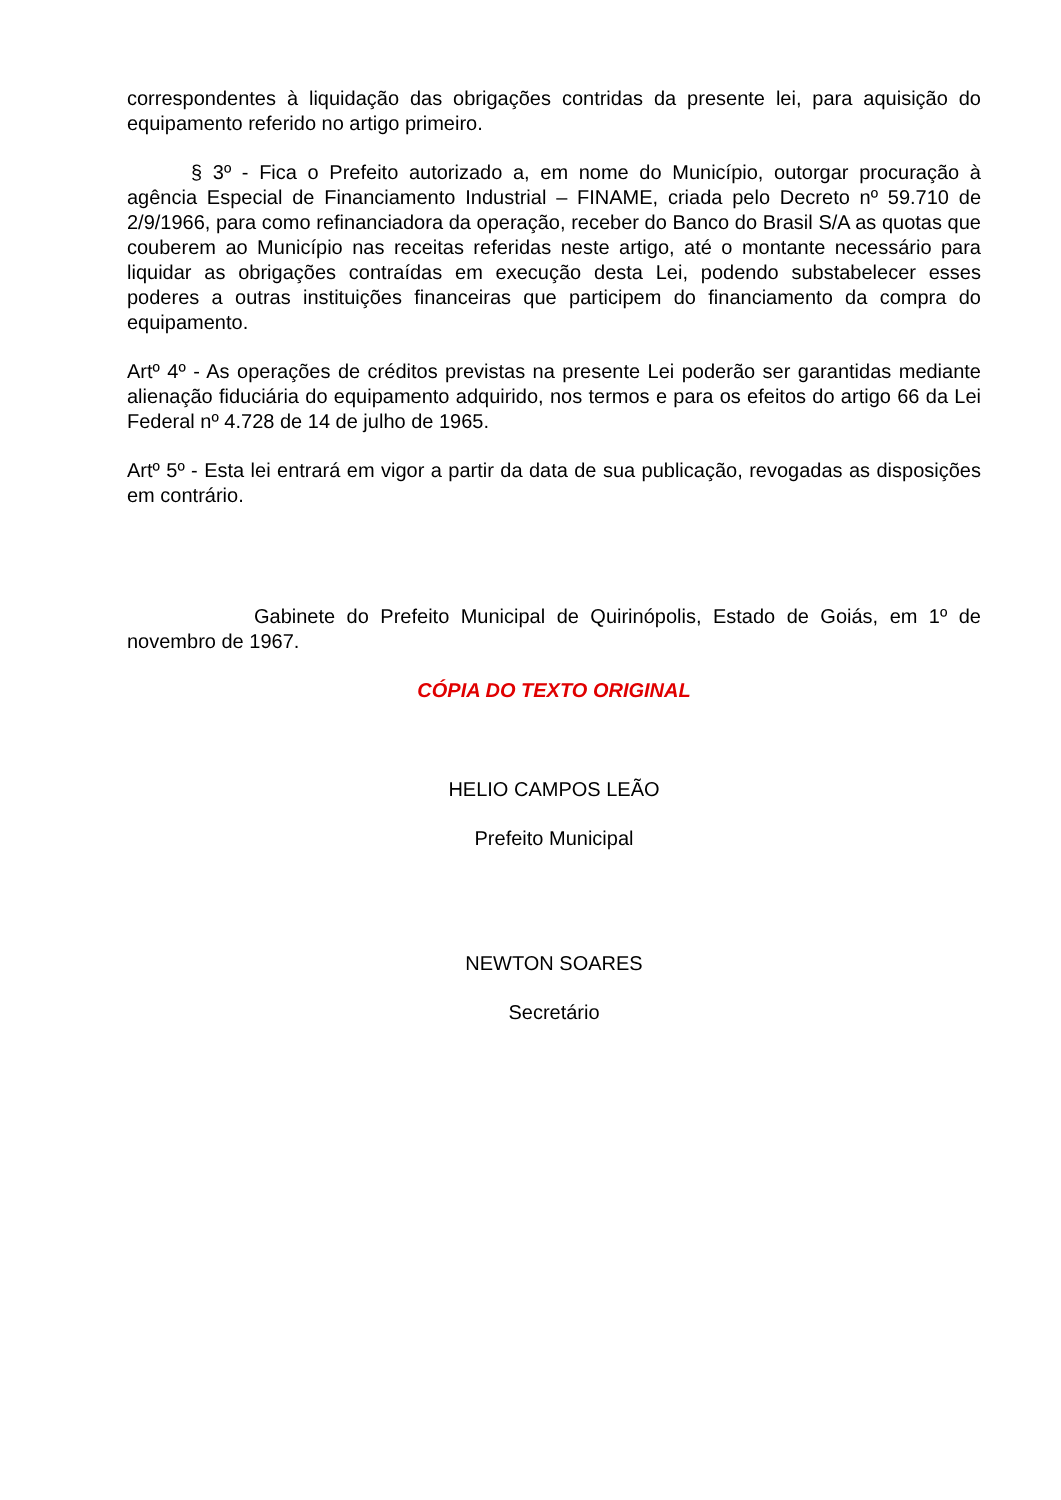correspondentes à liquidação das obrigações contridas da presente lei, para aquisição do equipamento referido no artigo primeiro.
§ 3º - Fica o Prefeito autorizado a, em nome do Município, outorgar procuração à agência Especial de Financiamento Industrial – FINAME, criada pelo Decreto nº 59.710 de 2/9/1966, para como refinanciadora da operação, receber do Banco do Brasil S/A as quotas que couberem ao Município nas receitas referidas neste artigo, até o montante necessário para liquidar as obrigações contraídas em execução desta Lei, podendo substabelecer esses poderes a outras instituições financeiras que participem do financiamento da compra do equipamento.
Artº 4º - As operações de créditos previstas na presente Lei poderão ser garantidas mediante alienação fiduciária do equipamento adquirido, nos termos e para os efeitos do artigo 66 da Lei Federal nº 4.728 de 14 de julho de 1965.
Artº 5º - Esta lei entrará em vigor a partir da data de sua publicação, revogadas as disposições em contrário.
Gabinete do Prefeito Municipal de Quirinópolis, Estado de Goiás, em 1º de novembro de 1967.
CÓPIA DO TEXTO ORIGINAL
HELIO CAMPOS LEÃO
Prefeito Municipal
NEWTON SOARES
Secretário